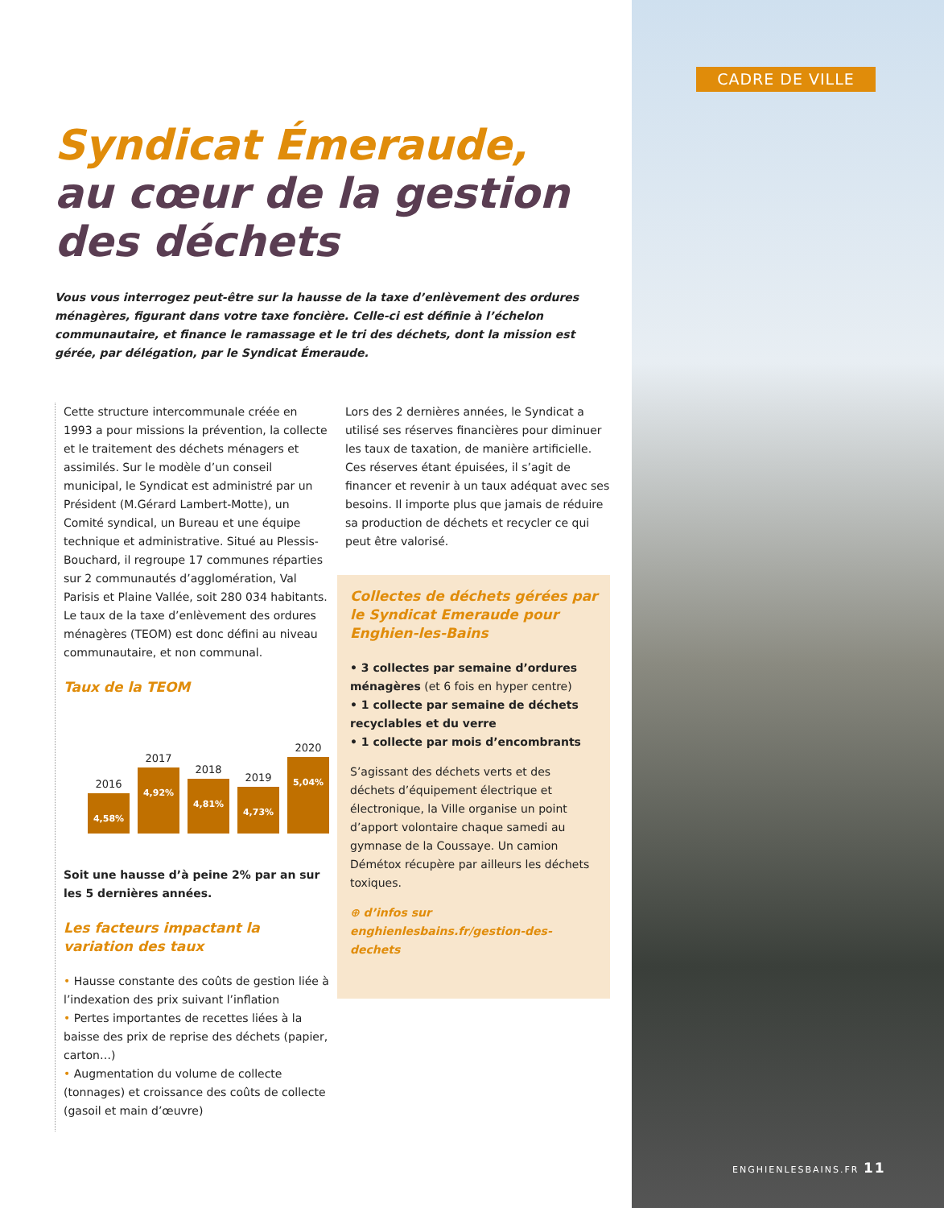CADRE DE VILLE
Syndicat Émeraude,
au cœur de la gestion des déchets
Vous vous interrogez peut-être sur la hausse de la taxe d’enlèvement des ordures ménagères, figurant dans votre taxe foncière. Celle-ci est définie à l’échelon communautaire, et finance le ramassage et le tri des déchets, dont la mission est gérée, par délégation, par le Syndicat Émeraude.
Cette structure intercommunale créée en 1993 a pour missions la prévention, la collecte et le traitement des déchets ménagers et assimilés. Sur le modèle d’un conseil municipal, le Syndicat est administré par un Président (M.Gérard Lambert-Motte), un Comité syndical, un Bureau et une équipe technique et administrative. Situé au Plessis-Bouchard, il regroupe 17 communes réparties sur 2 communautés d’agglomération, Val Parisis et Plaine Vallée, soit 280 034 habitants. Le taux de la taxe d’enlèvement des ordures ménagères (TEOM) est donc défini au niveau communautaire, et non communal.
Taux de la TEOM
2016
4,58%
2017
4,92%
2018
4,81%
2019
4,73%
2020
5,04%
Soit une hausse d’à peine 2% par an sur les 5 dernières années.
Les facteurs impactant la variation des taux
• Hausse constante des coûts de gestion liée à l’indexation des prix suivant l’inflation
• Pertes importantes de recettes liées à la baisse des prix de reprise des déchets (papier, carton…)
• Augmentation du volume de collecte (tonnages) et croissance des coûts de collecte (gasoil et main d’œuvre)
Lors des 2 dernières années, le Syndicat a utilisé ses réserves financières pour diminuer les taux de taxation, de manière artificielle. Ces réserves étant épuisées, il s’agit de financer et revenir à un taux adéquat avec ses besoins. Il importe plus que jamais de réduire sa production de déchets et recycler ce qui peut être valorisé.
Collectes de déchets gérées par le Syndicat Emeraude pour Enghien-les-Bains
• 3 collectes par semaine d’ordures ménagères (et 6 fois en hyper centre)
• 1 collecte par semaine de déchets recyclables et du verre
• 1 collecte par mois d’encombrants
S’agissant des déchets verts et des déchets d’équipement électrique et électronique, la Ville organise un point d’apport volontaire chaque samedi au gymnase de la Coussaye. Un camion Démétox récupère par ailleurs les déchets toxiques.
⊕ d’infos sur enghienlesbains.fr/gestion-des-dechets
ENGHIENLESBAINS.FR 11